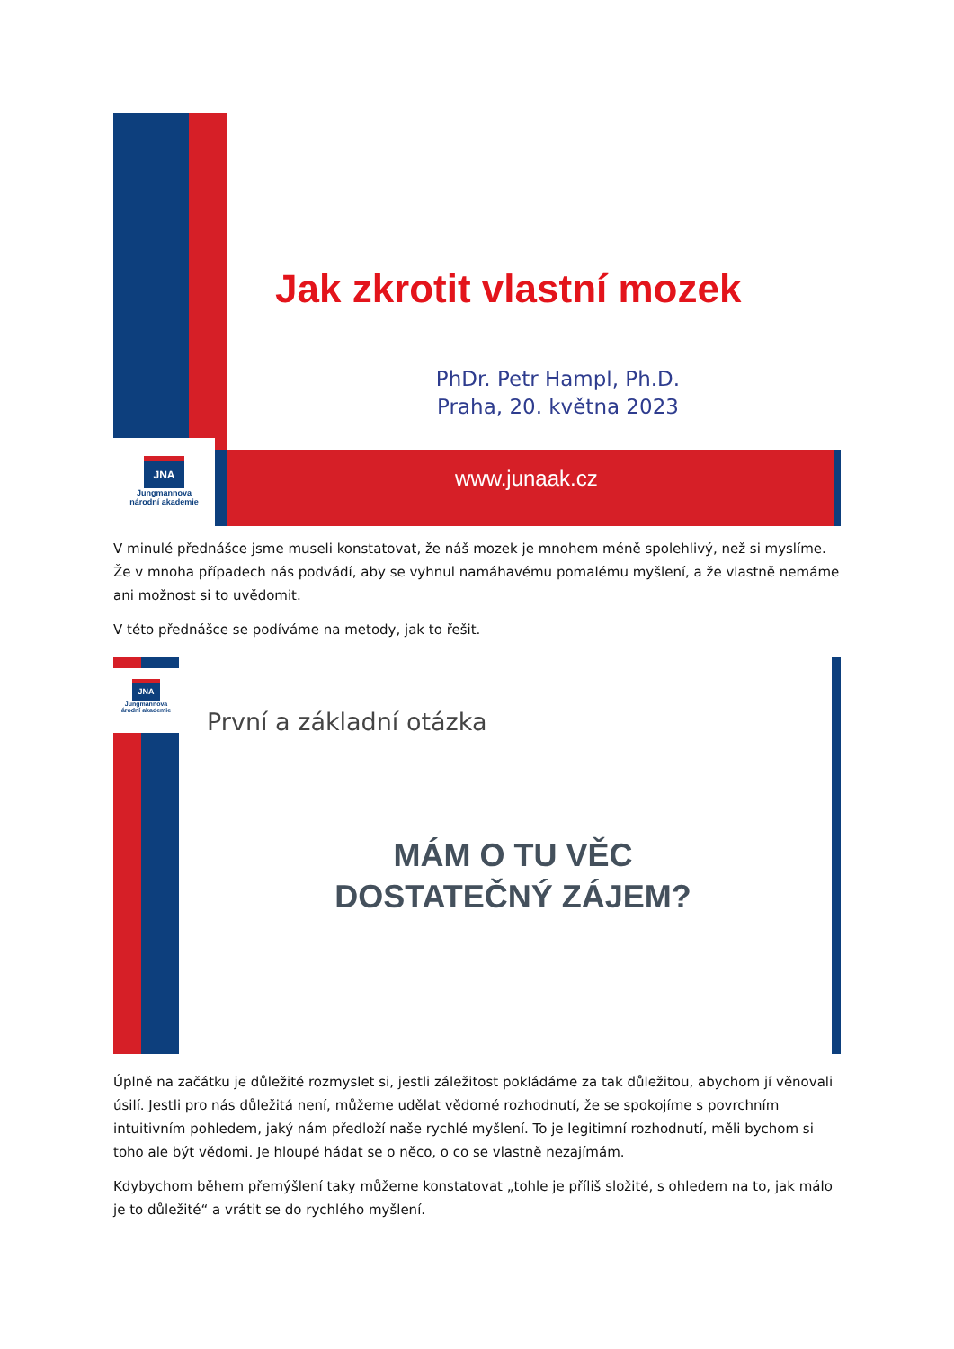JNA
Jungmannova
národní akademie
Jak zkrotit vlastní mozek
PhDr. Petr Hampl, Ph.D.
Praha, 20. května 2023
www.junaak.cz
V minulé přednášce jsme museli konstatovat, že náš mozek je mnohem méně spolehlivý, než si myslíme. Že v mnoha případech nás podvádí, aby se vyhnul namáhavému pomalému myšlení, a že vlastně nemáme ani možnost si to uvědomit.
V této přednášce se podíváme na metody, jak to řešit.
JNA
Jungmannova
árodní akademie
První a základní otázka
MÁM O TU VĚC
DOSTATEČNÝ ZÁJEM?
Úplně na začátku je důležité rozmyslet si, jestli záležitost pokládáme za tak důležitou, abychom jí věnovali úsilí. Jestli pro nás důležitá není, můžeme udělat vědomé rozhodnutí, že se spokojíme s povrchním intuitivním pohledem, jaký nám předloží naše rychlé myšlení. To je legitimní rozhodnutí, měli bychom si toho ale být vědomi. Je hloupé hádat se o něco, o co se vlastně nezajímám.
Kdybychom během přemýšlení taky můžeme konstatovat „tohle je příliš složité, s ohledem na to, jak málo je to důležité“ a vrátit se do rychlého myšlení.